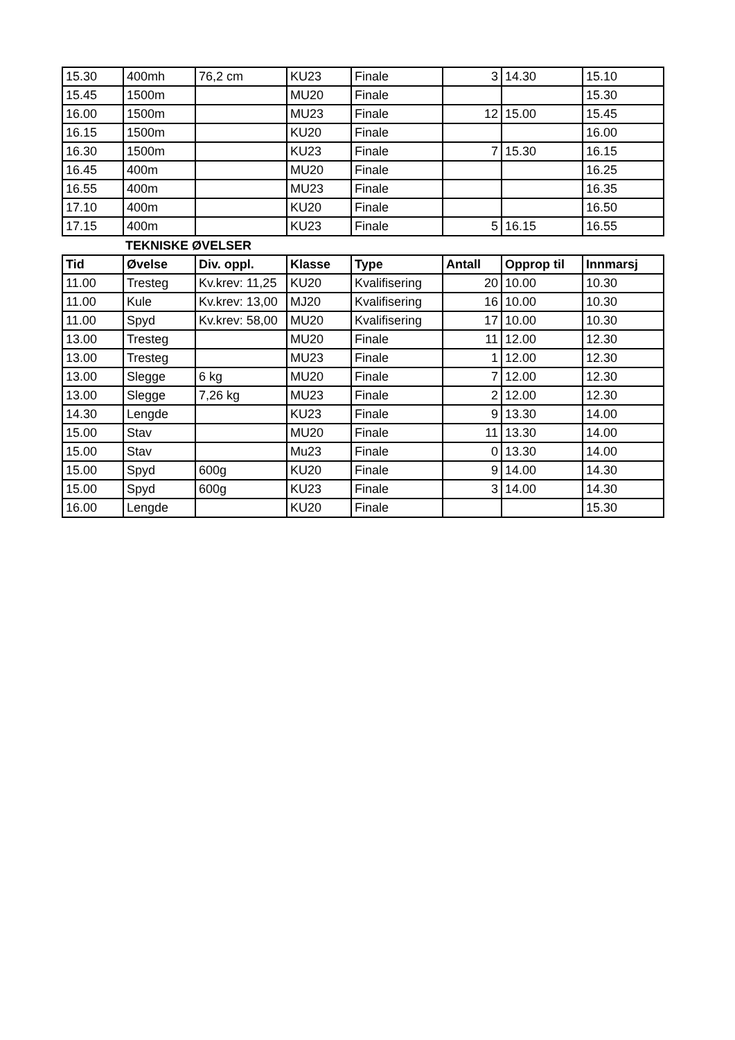| 15.30 | 400mh | 76,2 cm | KU23 | Finale | 3 | 14.30 | 15.10 |
| 15.45 | 1500m | | MU20 | Finale | | | 15.30 |
| 16.00 | 1500m | | MU23 | Finale | 12 | 15.00 | 15.45 |
| 16.15 | 1500m | | KU20 | Finale | | | 16.00 |
| 16.30 | 1500m | | KU23 | Finale | 7 | 15.30 | 16.15 |
| 16.45 | 400m | | MU20 | Finale | | | 16.25 |
| 16.55 | 400m | | MU23 | Finale | | | 16.35 |
| 17.10 | 400m | | KU20 | Finale | | | 16.50 |
| 17.15 | 400m | | KU23 | Finale | 5 | 16.15 | 16.55 |
TEKNISKE ØVELSER
| Tid | Øvelse | Div. oppl. | Klasse | Type | Antall | Opprop til | Innmarsj |
| --- | --- | --- | --- | --- | --- | --- | --- |
| 11.00 | Tresteg | Kv.krev: 11,25 | KU20 | Kvalifisering | 20 | 10.00 | 10.30 |
| 11.00 | Kule | Kv.krev: 13,00 | MJ20 | Kvalifisering | 16 | 10.00 | 10.30 |
| 11.00 | Spyd | Kv.krev: 58,00 | MU20 | Kvalifisering | 17 | 10.00 | 10.30 |
| 13.00 | Tresteg | | MU20 | Finale | 11 | 12.00 | 12.30 |
| 13.00 | Tresteg | | MU23 | Finale | 1 | 12.00 | 12.30 |
| 13.00 | Slegge | 6 kg | MU20 | Finale | 7 | 12.00 | 12.30 |
| 13.00 | Slegge | 7,26 kg | MU23 | Finale | 2 | 12.00 | 12.30 |
| 14.30 | Lengde | | KU23 | Finale | 9 | 13.30 | 14.00 |
| 15.00 | Stav | | MU20 | Finale | 11 | 13.30 | 14.00 |
| 15.00 | Stav | | Mu23 | Finale | 0 | 13.30 | 14.00 |
| 15.00 | Spyd | 600g | KU20 | Finale | 9 | 14.00 | 14.30 |
| 15.00 | Spyd | 600g | KU23 | Finale | 3 | 14.00 | 14.30 |
| 16.00 | Lengde | | KU20 | Finale | | | 15.30 |